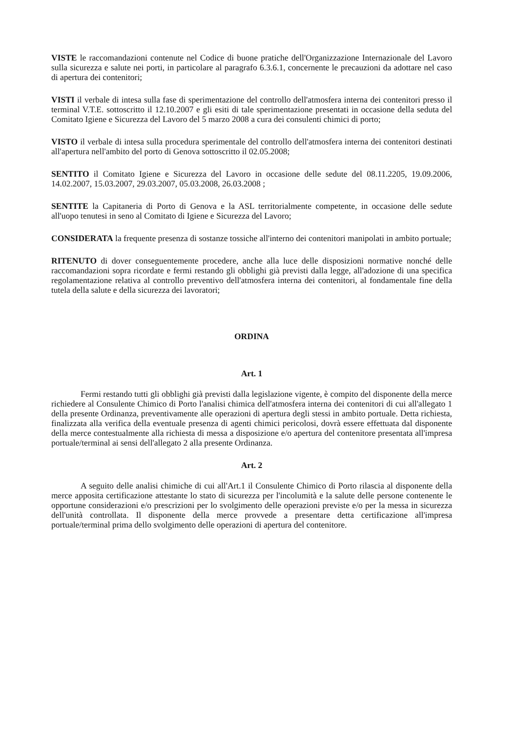VISTE le raccomandazioni contenute nel Codice di buone pratiche dell'Organizzazione Internazionale del Lavoro sulla sicurezza e salute nei porti, in particolare al paragrafo 6.3.6.1, concernente le precauzioni da adottare nel caso di apertura dei contenitori;
VISTI il verbale di intesa sulla fase di sperimentazione del controllo dell'atmosfera interna dei contenitori presso il terminal V.T.E. sottoscritto il 12.10.2007 e gli esiti di tale sperimentazione presentati in occasione della seduta del Comitato Igiene e Sicurezza del Lavoro del 5 marzo 2008 a cura dei consulenti chimici di porto;
VISTO il verbale di intesa sulla procedura sperimentale del controllo dell'atmosfera interna dei contenitori destinati all'apertura nell'ambito del porto di Genova sottoscritto il 02.05.2008;
SENTITO il Comitato Igiene e Sicurezza del Lavoro in occasione delle sedute del 08.11.2205, 19.09.2006, 14.02.2007, 15.03.2007, 29.03.2007, 05.03.2008, 26.03.2008 ;
SENTITE la Capitaneria di Porto di Genova e la ASL territorialmente competente, in occasione delle sedute all'uopo tenutesi in seno al Comitato di Igiene e Sicurezza del Lavoro;
CONSIDERATA la frequente presenza di sostanze tossiche all'interno dei contenitori manipolati in ambito portuale;
RITENUTO di dover conseguentemente procedere, anche alla luce delle disposizioni normative nonché delle raccomandazioni sopra ricordate e fermi restando gli obblighi già previsti dalla legge, all'adozione di una specifica regolamentazione relativa al controllo preventivo dell'atmosfera interna dei contenitori, al fondamentale fine della tutela della salute e della sicurezza dei lavoratori;
ORDINA
Art. 1
Fermi restando tutti gli obblighi già previsti dalla legislazione vigente, è compito del disponente della merce richiedere al Consulente Chimico di Porto l'analisi chimica dell'atmosfera interna dei contenitori di cui all'allegato 1 della presente Ordinanza, preventivamente alle operazioni di apertura degli stessi in ambito portuale. Detta richiesta, finalizzata alla verifica della eventuale presenza di agenti chimici pericolosi, dovrà essere effettuata dal disponente della merce contestualmente alla richiesta di messa a disposizione e/o apertura del contenitore presentata all'impresa portuale/terminal ai sensi dell'allegato 2 alla presente Ordinanza.
Art. 2
A seguito delle analisi chimiche di cui all'Art.1 il Consulente Chimico di Porto rilascia al disponente della merce apposita certificazione attestante lo stato di sicurezza per l'incolumità e la salute delle persone contenente le opportune considerazioni e/o prescrizioni per lo svolgimento delle operazioni previste e/o per la messa in sicurezza dell'unità controllata. Il disponente della merce provvede a presentare detta certificazione all'impresa portuale/terminal prima dello svolgimento delle operazioni di apertura del contenitore.